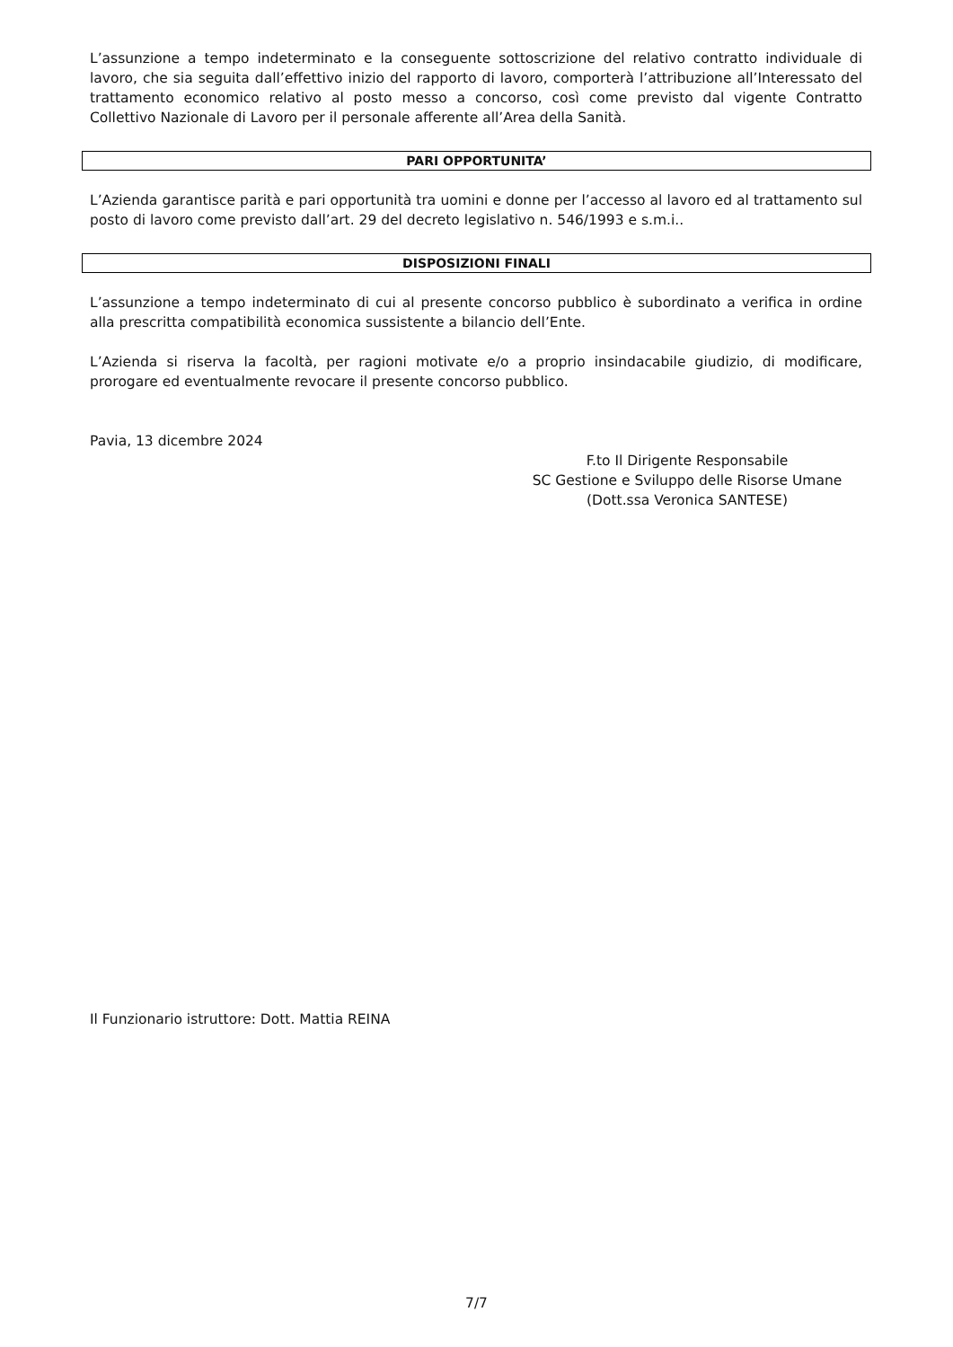L’assunzione a tempo indeterminato e la conseguente sottoscrizione del relativo contratto individuale di lavoro, che sia seguita dall’effettivo inizio del rapporto di lavoro, comporterà l’attribuzione all’Interessato del trattamento economico relativo al posto messo a concorso, così come previsto dal vigente Contratto Collettivo Nazionale di Lavoro per il personale afferente all’Area della Sanità.
PARI OPPORTUNITA’
L’Azienda garantisce parità e pari opportunità tra uomini e donne per l’accesso al lavoro ed al trattamento sul posto di lavoro come previsto dall’art. 29 del decreto legislativo n. 546/1993 e s.m.i..
DISPOSIZIONI FINALI
L’assunzione a tempo indeterminato di cui al presente concorso pubblico è subordinato a verifica in ordine alla prescritta compatibilità economica sussistente a bilancio dell’Ente.
L’Azienda si riserva la facoltà, per ragioni motivate e/o a proprio insindacabile giudizio, di modificare, prorogare ed eventualmente revocare il presente concorso pubblico.
Pavia, 13 dicembre 2024
F.to Il Dirigente Responsabile
SC Gestione e Sviluppo delle Risorse Umane
(Dott.ssa Veronica SANTESE)
Il Funzionario istruttore: Dott. Mattia REINA
7/7